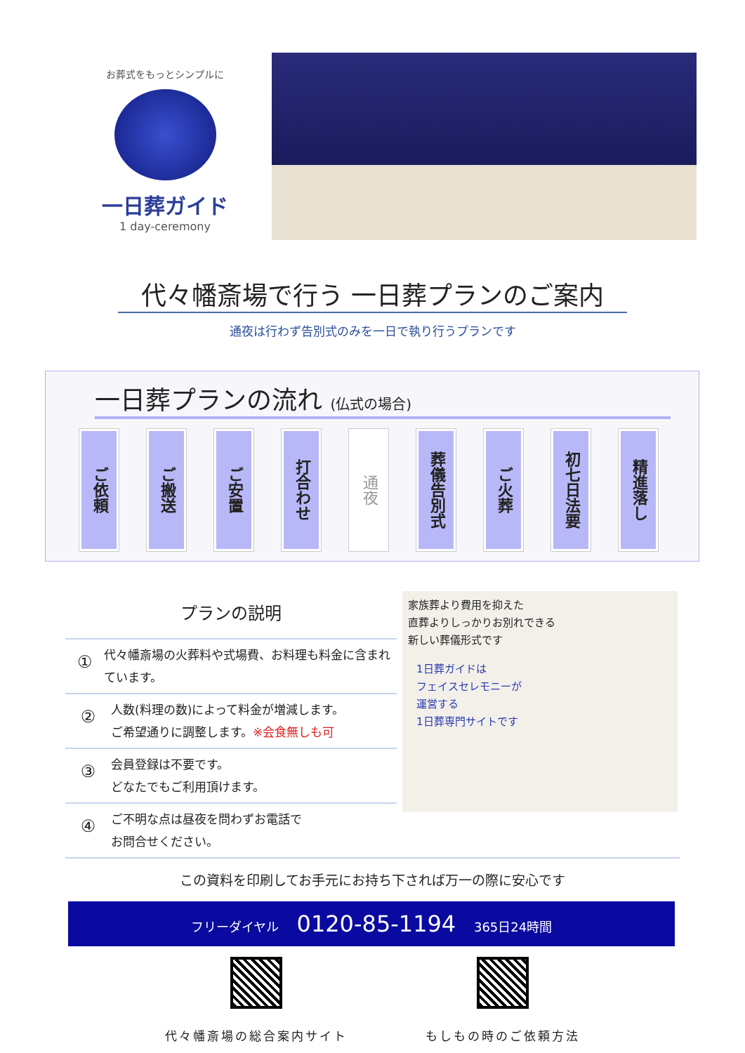お葬式をもっとシンプルに
一日葬ガイド
1 day-ceremony
代々幡斎場で行う 一日葬プランのご案内
通夜は行わず告別式のみを一日で執り行うプランです
一日葬プランの流れ (仏式の場合)
ご依頼
ご搬送
ご安置
打合わせ
通夜
葬儀告別式
ご火葬
初七日法要
精進落し
プランの説明
①
代々幡斎場の火葬料や式場費、お料理も料金に含まれています。
②
人数(料理の数)によって料金が増減します。
ご希望通りに調整します。※会食無しも可
③
会員登録は不要です。
どなたでもご利用頂けます。
④
ご不明な点は昼夜を問わずお電話で
お問合せください。
家族葬より費用を抑えた
直葬よりしっかりお別れできる
新しい葬儀形式です
1日葬ガイドは
フェイスセレモニーが
運営する
1日葬専門サイトです
この資料を印刷してお手元にお持ち下されば万一の際に安心です
フリーダイヤル 0120-85-1194 365日24時間
代々幡斎場の総合案内サイト もしもの時のご依頼方法